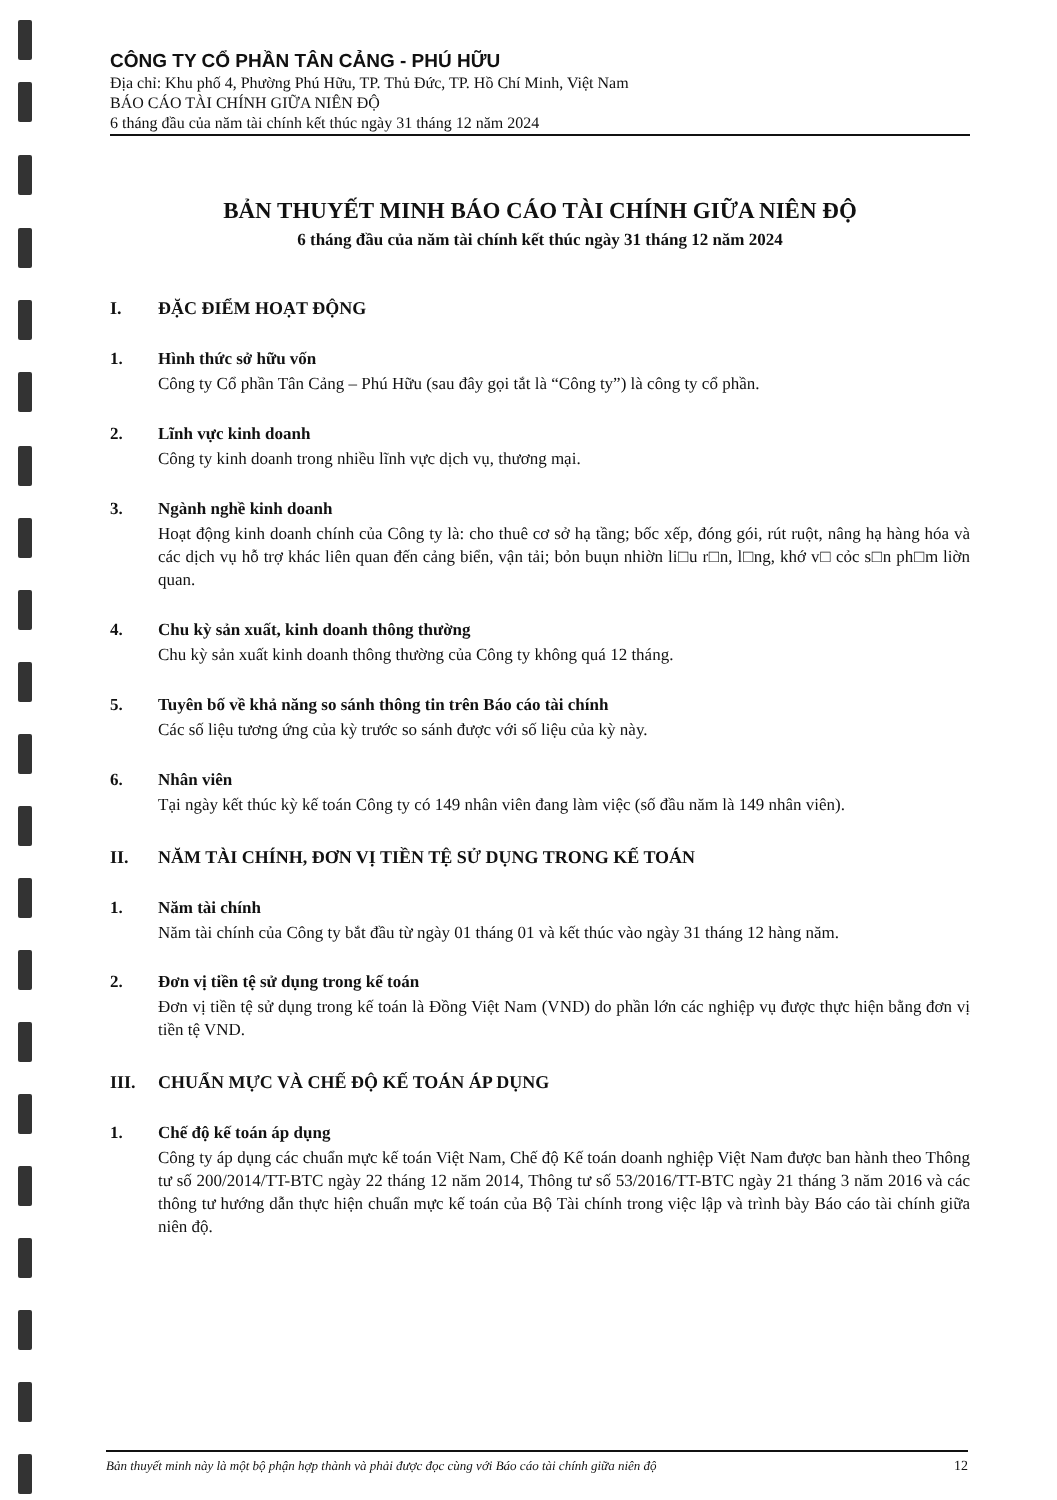CÔNG TY CỔ PHẦN TÂN CẢNG - PHÚ HỮU
Địa chỉ: Khu phố 4, Phường Phú Hữu, TP. Thủ Đức, TP. Hồ Chí Minh, Việt Nam
BÁO CÁO TÀI CHÍNH GIỮA NIÊN ĐỘ
6 tháng đầu của năm tài chính kết thúc ngày 31 tháng 12 năm 2024
BẢN THUYẾT MINH BÁO CÁO TÀI CHÍNH GIỮA NIÊN ĐỘ
6 tháng đầu của năm tài chính kết thúc ngày 31 tháng 12 năm 2024
I. ĐẶC ĐIỂM HOẠT ĐỘNG
1. Hình thức sở hữu vốn
Công ty Cổ phần Tân Cảng – Phú Hữu (sau đây gọi tắt là “Công ty”) là công ty cổ phần.
2. Lĩnh vực kinh doanh
Công ty kinh doanh trong nhiều lĩnh vực dịch vụ, thương mại.
3. Ngành nghề kinh doanh
Hoạt động kinh doanh chính của Công ty là: cho thuê cơ sở hạ tầng; bốc xếp, đóng gói, rút ruột, nâng hạ hàng hóa và các dịch vụ hỗ trợ khác liên quan đến cảng biển, vận tải; bỏn buụn nhiờn li□u r□n, l□ng, khớ v□ cỏc s□n ph□m liờn quan.
4. Chu kỳ sản xuất, kinh doanh thông thường
Chu kỳ sản xuất kinh doanh thông thường của Công ty không quá 12 tháng.
5. Tuyên bố về khả năng so sánh thông tin trên Báo cáo tài chính
Các số liệu tương ứng của kỳ trước so sánh được với số liệu của kỳ này.
6. Nhân viên
Tại ngày kết thúc kỳ kế toán Công ty có 149 nhân viên đang làm việc (số đầu năm là 149 nhân viên).
II. NĂM TÀI CHÍNH, ĐƠN VỊ TIỀN TỆ SỬ DỤNG TRONG KẾ TOÁN
1. Năm tài chính
Năm tài chính của Công ty bắt đầu từ ngày 01 tháng 01 và kết thúc vào ngày 31 tháng 12 hàng năm.
2. Đơn vị tiền tệ sử dụng trong kế toán
Đơn vị tiền tệ sử dụng trong kế toán là Đồng Việt Nam (VND) do phần lớn các nghiệp vụ được thực hiện bằng đơn vị tiền tệ VND.
III. CHUẨN MỰC VÀ CHẾ ĐỘ KẾ TOÁN ÁP DỤNG
1. Chế độ kế toán áp dụng
Công ty áp dụng các chuẩn mực kế toán Việt Nam, Chế độ Kế toán doanh nghiệp Việt Nam được ban hành theo Thông tư số 200/2014/TT-BTC ngày 22 tháng 12 năm 2014, Thông tư số 53/2016/TT-BTC ngày 21 tháng 3 năm 2016 và các thông tư hướng dẫn thực hiện chuẩn mực kế toán của Bộ Tài chính trong việc lập và trình bày Báo cáo tài chính giữa niên độ.
Bản thuyết minh này là một bộ phận hợp thành và phải được đọc cùng với Báo cáo tài chính giữa niên độ 12